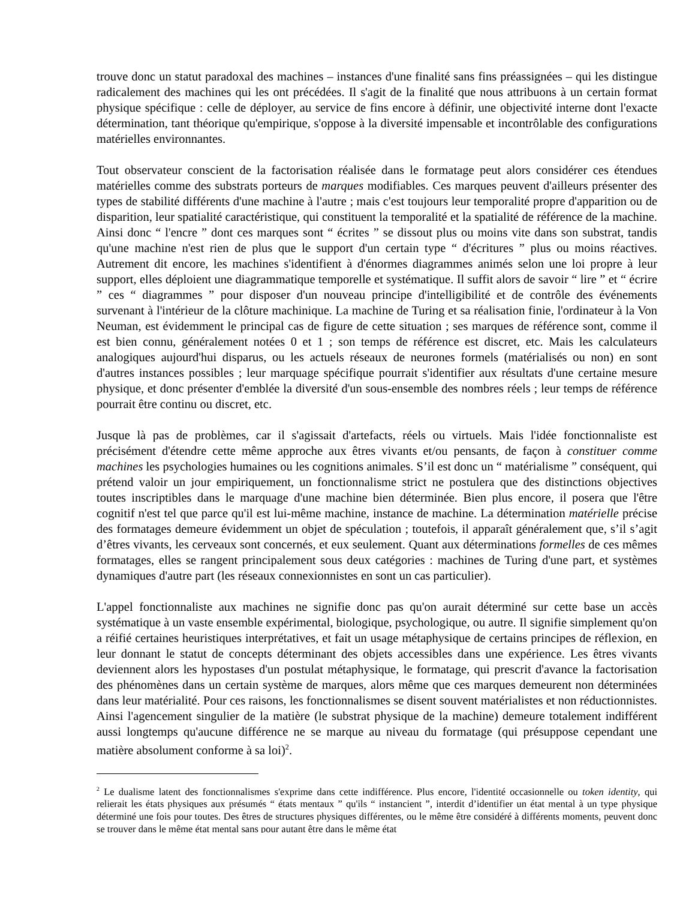trouve donc un statut paradoxal des machines – instances d'une finalité sans fins préassignées – qui les distingue radicalement des machines qui les ont précédées. Il s'agit de la finalité que nous attribuons à un certain format physique spécifique : celle de déployer, au service de fins encore à définir, une objectivité interne dont l'exacte détermination, tant théorique qu'empirique, s'oppose à la diversité impensable et incontrôlable des configurations matérielles environnantes.
Tout observateur conscient de la factorisation réalisée dans le formatage peut alors considérer ces étendues matérielles comme des substrats porteurs de marques modifiables. Ces marques peuvent d'ailleurs présenter des types de stabilité différents d'une machine à l'autre ; mais c'est toujours leur temporalité propre d'apparition ou de disparition, leur spatialité caractéristique, qui constituent la temporalité et la spatialité de référence de la machine. Ainsi donc “ l'encre ” dont ces marques sont “ écrites ” se dissout plus ou moins vite dans son substrat, tandis qu'une machine n'est rien de plus que le support d'un certain type “ d'écritures ” plus ou moins réactives. Autrement dit encore, les machines s'identifient à d'énormes diagrammes animés selon une loi propre à leur support, elles déploient une diagrammatique temporelle et systématique. Il suffit alors de savoir “ lire ” et “ écrire ” ces “ diagrammes ” pour disposer d'un nouveau principe d'intelligibilité et de contrôle des événements survenant à l'intérieur de la clôture machinique. La machine de Turing et sa réalisation finie, l'ordinateur à la Von Neuman, est évidemment le principal cas de figure de cette situation ; ses marques de référence sont, comme il est bien connu, généralement notées 0 et 1 ; son temps de référence est discret, etc. Mais les calculateurs analogiques aujourd'hui disparus, ou les actuels réseaux de neurones formels (matérialisés ou non) en sont d'autres instances possibles ; leur marquage spécifique pourrait s'identifier aux résultats d'une certaine mesure physique, et donc présenter d'emblée la diversité d'un sous-ensemble des nombres réels ; leur temps de référence pourrait être continu ou discret, etc.
Jusque là pas de problèmes, car il s'agissait d'artefacts, réels ou virtuels. Mais l'idée fonctionnaliste est précisément d'étendre cette même approche aux êtres vivants et/ou pensants, de façon à constituer comme machines les psychologies humaines ou les cognitions animales. S’il est donc un “ matérialisme ” conséquent, qui prétend valoir un jour empiriquement, un fonctionnalisme strict ne postulera que des distinctions objectives toutes inscriptibles dans le marquage d'une machine bien déterminée. Bien plus encore, il posera que l'être cognitif n'est tel que parce qu'il est lui-même machine, instance de machine. La détermination matérielle précise des formatages demeure évidemment un objet de spéculation ; toutefois, il apparaît généralement que, s’il s’agit d’êtres vivants, les cerveaux sont concernés, et eux seulement. Quant aux déterminations formelles de ces mêmes formatages, elles se rangent principalement sous deux catégories : machines de Turing d'une part, et systèmes dynamiques d'autre part (les réseaux connexionnistes en sont un cas particulier).
L'appel fonctionnaliste aux machines ne signifie donc pas qu'on aurait déterminé sur cette base un accès systématique à un vaste ensemble expérimental, biologique, psychologique, ou autre. Il signifie simplement qu'on a réifié certaines heuristiques interprétatives, et fait un usage métaphysique de certains principes de réflexion, en leur donnant le statut de concepts déterminant des objets accessibles dans une expérience. Les êtres vivants deviennent alors les hypostases d'un postulat métaphysique, le formatage, qui prescrit d'avance la factorisation des phénomènes dans un certain système de marques, alors même que ces marques demeurent non déterminées dans leur matérialité. Pour ces raisons, les fonctionnalismes se disent souvent matérialistes et non réductionnistes. Ainsi l'agencement singulier de la matière (le substrat physique de la machine) demeure totalement indifférent aussi longtemps qu'aucune différence ne se marque au niveau du formatage (qui présuppose cependant une matière absolument conforme à sa loi)<sup>2</sup>.
<sup>2</sup> Le dualisme latent des fonctionnalismes s'exprime dans cette indifférence. Plus encore, l'identité occasionnelle ou token identity, qui relierait les états physiques aux présumés “ états mentaux ” qu'ils “ instancient ”, interdit d’identifier un état mental à un type physique déterminé une fois pour toutes. Des êtres de structures physiques différentes, ou le même être considéré à différents moments, peuvent donc se trouver dans le même état mental sans pour autant être dans le même état